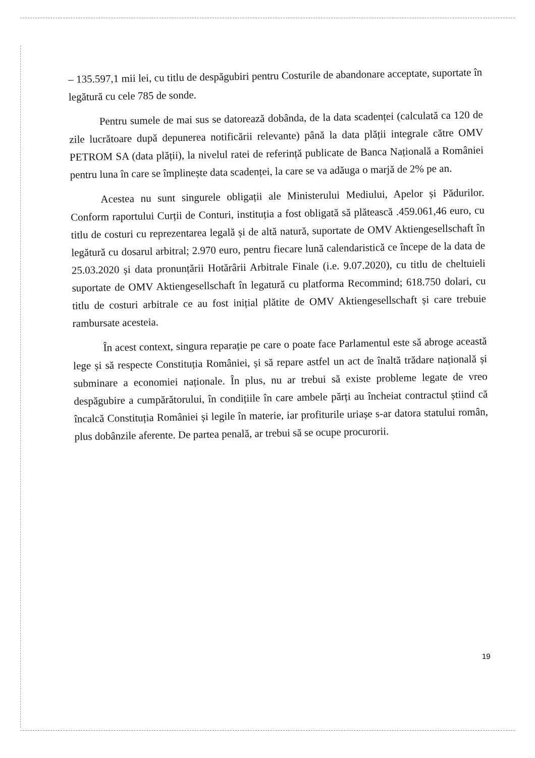– 135.597,1 mii lei, cu titlu de despăgubiri pentru Costurile de abandonare acceptate, suportate în legătură cu cele 785 de sonde.
Pentru sumele de mai sus se datorează dobânda, de la data scadenței (calculată ca 120 de zile lucrătoare după depunerea notificării relevante) până la data plății integrale către OMV PETROM SA (data plății), la nivelul ratei de referință publicate de Banca Națională a României pentru luna în care se împlinește data scadenței, la care se va adăuga o marjă de 2% pe an.
Acestea nu sunt singurele obligații ale Ministerului Mediului, Apelor și Pădurilor. Conform raportului Curții de Conturi, instituția a fost obligată să plătească .459.061,46 euro, cu titlu de costuri cu reprezentarea legală și de altă natură, suportate de OMV Aktiengesellschaft în legătură cu dosarul arbitral; 2.970 euro, pentru fiecare lună calendaristică ce începe de la data de 25.03.2020 și data pronunțării Hotărârii Arbitrale Finale (i.e. 9.07.2020), cu titlu de cheltuieli suportate de OMV Aktiengesellschaft în legatură cu platforma Recommind; 618.750 dolari, cu titlu de costuri arbitrale ce au fost inițial plătite de OMV Aktiengesellschaft și care trebuie rambursate acesteia.
În acest context, singura reparație pe care o poate face Parlamentul este să abroge această lege și să respecte Constituția României, și să repare astfel un act de înaltă trădare națională și subminare a economiei naționale. În plus, nu ar trebui să existe probleme legate de vreo despăgubire a cumpărătorului, în condițiile în care ambele părți au încheiat contractul știind că încalcă Constituția României și legile în materie, iar profiturile uriașe s-ar datora statului român, plus dobânzile aferente. De partea penală, ar trebui să se ocupe procurorii.
19